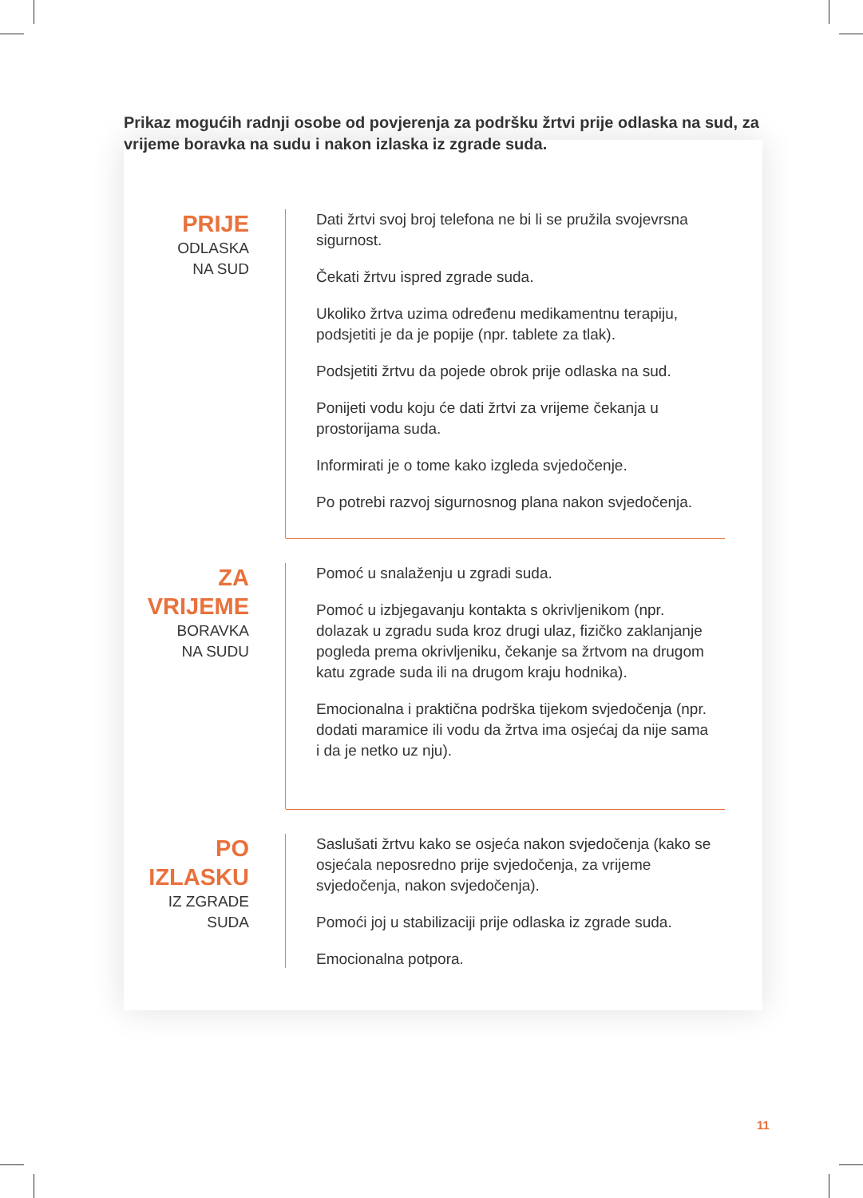Prikaz mogućih radnji osobe od povjerenja za podršku žrtvi prije odlaska na sud, za vrijeme boravka na sudu i nakon izlaska iz zgrade suda.
PRIJE
ODLASKA
NA SUD
Dati žrtvi svoj broj telefona ne bi li se pružila svojevrsna sigurnost.
Čekati žrtvu ispred zgrade suda.
Ukoliko žrtva uzima određenu medikamentnu terapiju, podsjetiti je da je popije (npr. tablete za tlak).
Podsjetiti žrtvu da pojede obrok prije odlaska na sud.
Ponijeti vodu koju će dati žrtvi za vrijeme čekanja u prostorijama suda.
Informirati je o tome kako izgleda svjedočenje.
Po potrebi razvoj sigurnosnog plana nakon svjedočenja.
ZA
VRIJEME
BORAVKA
NA SUDU
Pomoć u snalaženju u zgradi suda.
Pomoć u izbjegavanju kontakta s okrivljenikom (npr. dolazak u zgradu suda kroz drugi ulaz, fizičko zaklanjanje pogleda prema okrivljeniku, čekanje sa žrtvom na drugom katu zgrade suda ili na drugom kraju hodnika).
Emocionalna i praktična podrška tijekom svjedočenja (npr. dodati maramice ili vodu da žrtva ima osjećaj da nije sama i da je netko uz nju).
PO
IZLASKU
IZ ZGRADE
SUDA
Saslušati žrtvu kako se osjeća nakon svjedočenja (kako se osjećala neposredno prije svjedočenja, za vrijeme svjedočenja, nakon svjedočenja).
Pomoći joj u stabilizaciji prije odlaska iz zgrade suda.
Emocionalna potpora.
11